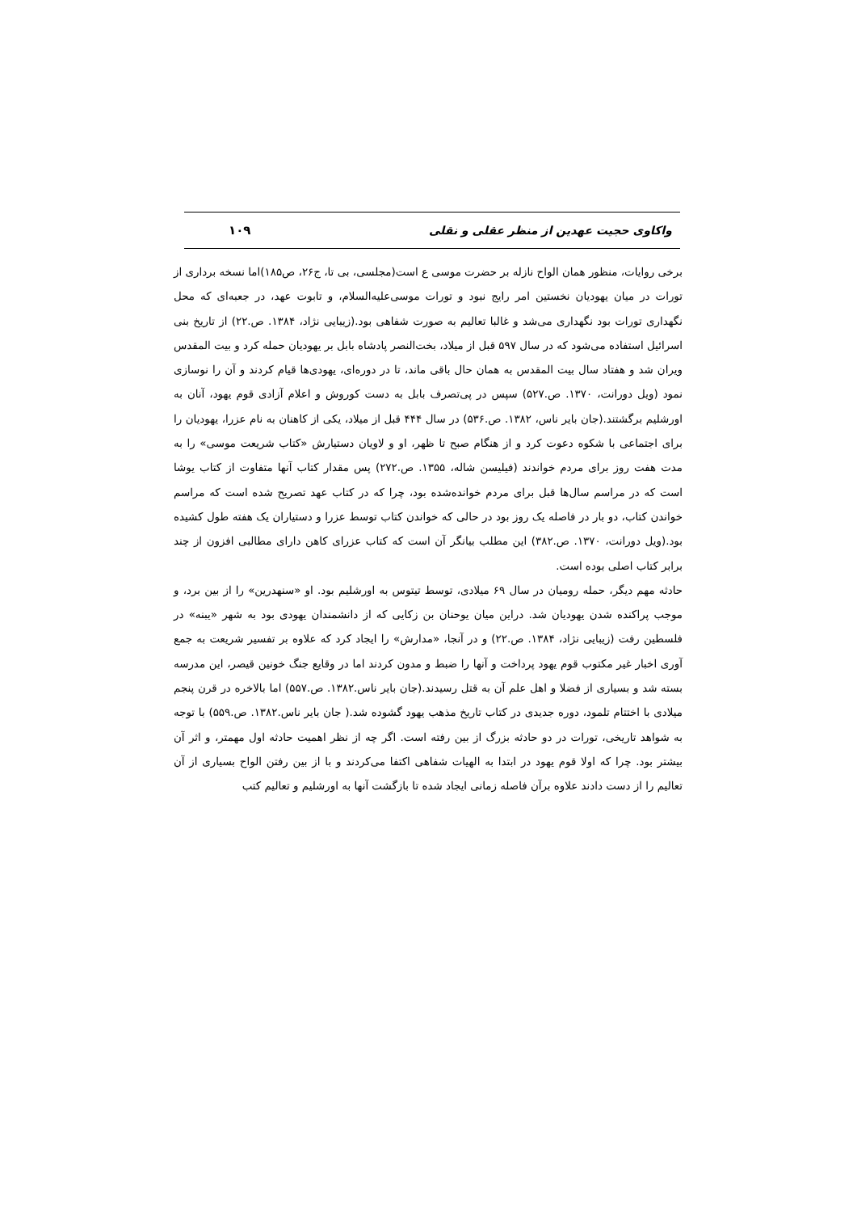واکاوی حجیت عهدین از منظر عقلی و نقلی ۱۰۹
برخی روایات، منظور همان الواح نازله بر حضرت موسی ع است(مجلسی، بی تا، ج۲۶، ص۱۸۵)اما نسخه برداری از تورات در میان یهودیان نخستین امر رایج نبود و تورات موسی‌علیه‌السلام، و تابوت عهد، در جعبه‌ای که محل نگهداری تورات بود نگهداری می‌شد و غالبا تعالیم به صورت شفاهی بود.(زیبایی نژاد، ۱۳۸۴. ص.۲۲) از تاریخ بنی اسرائیل استفاده می‌شود که در سال ۵۹۷ قبل از میلاد، بخت‌النصر پادشاه بابل بر یهودیان حمله کرد و بیت المقدس ویران شد و هفتاد سال بیت المقدس به همان حال باقی ماند، تا در دوره‌ای، یهودی‌ها قیام کردند و آن را نوسازی نمود (ویل دورانت، ۱۳۷۰. ص.۵۲۷) سپس در پی‌تصرف بابل به دست کوروش و اعلام آزادی قوم یهود، آنان به اورشلیم برگشتند.(جان بایر ناس، ۱۳۸۲. ص.۵۳۶) در سال ۴۴۴ قبل از میلاد، یکی از کاهنان به نام عزرا، یهودیان را برای اجتماعی با شکوه دعوت کرد و از هنگام صبح تا ظهر، او و لاویان دستیارش «کتاب شریعت موسی» را به مدت هفت روز برای مردم خواندند (فیلیسن شاله، ۱۳۵۵. ص.۲۷۲) پس مقدار کتاب آنها متفاوت از کتاب یوشا است که در مراسم سال‌ها قبل برای مردم خوانده‌شده بود، چرا که در کتاب عهد تصریح شده است که مراسم خواندن کتاب، دو بار در فاصله یک روز بود در حالی که خواندن کتاب توسط عزرا و دستیاران یک هفته طول کشیده بود.(ویل دورانت، ۱۳۷۰. ص.۳۸۲) این مطلب بیانگر آن است که کتاب عزرای کاهن دارای مطالبی افزون از چند برابر کتاب اصلی بوده است.
حادثه مهم دیگر، حمله رومیان در سال ۶۹ میلادی، توسط تیتوس به اورشلیم بود. او «سنهدرین» را از بین برد، و موجب پراکنده شدن یهودیان شد. دراین میان یوحنان بن زکایی که از دانشمندان یهودی بود به شهر «یبنه» در فلسطین رفت (زیبایی نژاد، ۱۳۸۴. ص.۲۲) و در آنجا، «مدارش» را ایجاد کرد که علاوه بر تفسیر شریعت به جمع آوری اخبار غیر مکتوب قوم یهود پرداخت و آنها را ضبط و مدون کردند اما در وقایع جنگ خونین قیصر، این مدرسه بسته شد و بسیاری از فضلا و اهل علم آن به قتل رسیدند.(جان بایر ناس.۱۳۸۲. ص.۵۵۷) اما بالاخره در قرن پنجم میلادی با اختتام تلمود، دوره جدیدی در کتاب تاریخ مذهب یهود گشوده شد.( جان بایر ناس.۱۳۸۲. ص.۵۵۹) با توجه به شواهد تاریخی، تورات در دو حادثه بزرگ از بین رفته است. اگر چه از نظر اهمیت حادثه اول مهمتر، و اثر آن بیشتر بود. چرا که اولا قوم یهود در ابتدا به الهیات شفاهی اکتفا می‌کردند و با از بین رفتن الواح بسیاری از آن تعالیم را از دست دادند علاوه برآن فاصله زمانی ایجاد شده تا بازگشت آنها به اورشلیم و تعالیم کتب